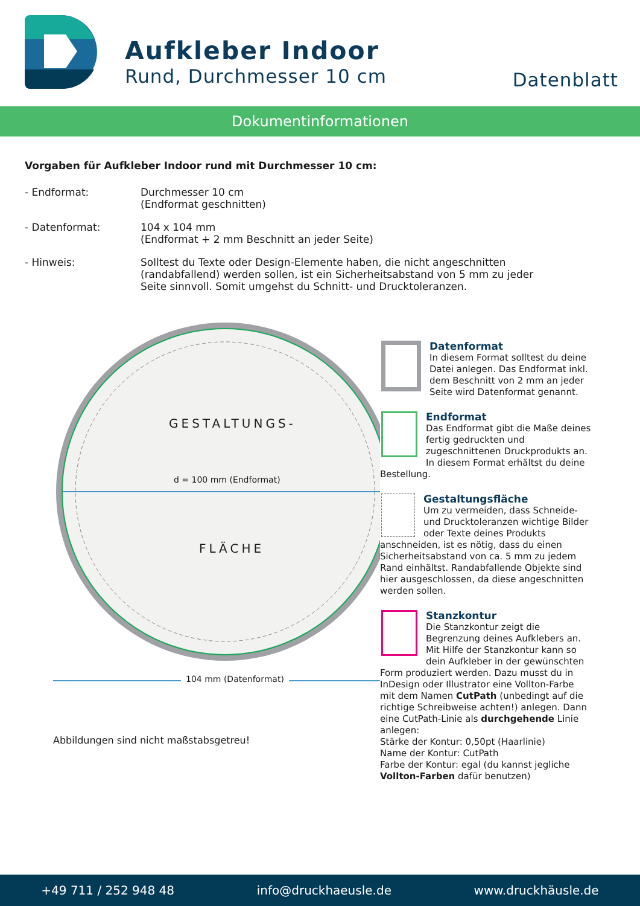Aufkleber Indoor
Rund, Durchmesser 10 cm
Datenblatt
Dokumentinformationen
Vorgaben für Aufkleber Indoor rund mit Durchmesser 10 cm:
- Endformat: Durchmesser 10 cm
(Endformat geschnitten)
- Datenformat: 104 x 104 mm
(Endformat + 2 mm Beschnitt an jeder Seite)
- Hinweis: Solltest du Texte oder Design-Elemente haben, die nicht angeschnitten
(randabfallend) werden sollen, ist ein Sicherheitsabstand von 5 mm zu jeder
Seite sinnvoll. Somit umgehst du Schnitt- und Drucktoleranzen.
GESTALTUNGS-
d = 100 mm (Endformat)
FLÄCHE
104 mm (Datenformat)
Abbildungen sind nicht maßstabsgetreu!
Datenformat
In diesem Format solltest du deine Datei anlegen. Das Endformat inkl. dem Beschnitt von 2 mm an jeder Seite wird Datenformat genannt.
Endformat
Das Endformat gibt die Maße deines fertig gedruckten und zugeschnittenen Druckprodukts an. In diesem Format erhältst du deine Bestellung.
Gestaltungsfläche
Um zu vermeiden, dass Schneide- und Drucktoleranzen wichtige Bilder oder Texte deines Produkts anschneiden, ist es nötig, dass du einen Sicherheitsabstand von ca. 5 mm zu jedem Rand einhältst. Randabfallende Objekte sind hier ausgeschlossen, da diese angeschnitten werden sollen.
Stanzkontur
Die Stanzkontur zeigt die Begrenzung deines Aufklebers an. Mit Hilfe der Stanzkontur kann so dein Aufkleber in der gewünschten Form produziert werden. Dazu musst du in InDesign oder Illustrator eine Vollton-Farbe mit dem Namen CutPath (unbedingt auf die richtige Schreibweise achten!) anlegen. Dann eine CutPath-Linie als durchgehende Linie anlegen:
Stärke der Kontur: 0,50pt (Haarlinie)
Name der Kontur: CutPath
Farbe der Kontur: egal (du kannst jegliche Vollton-Farben dafür benutzen)
+49 711 / 252 948 48 info@druckhaeusle.de www.druckhäusle.de